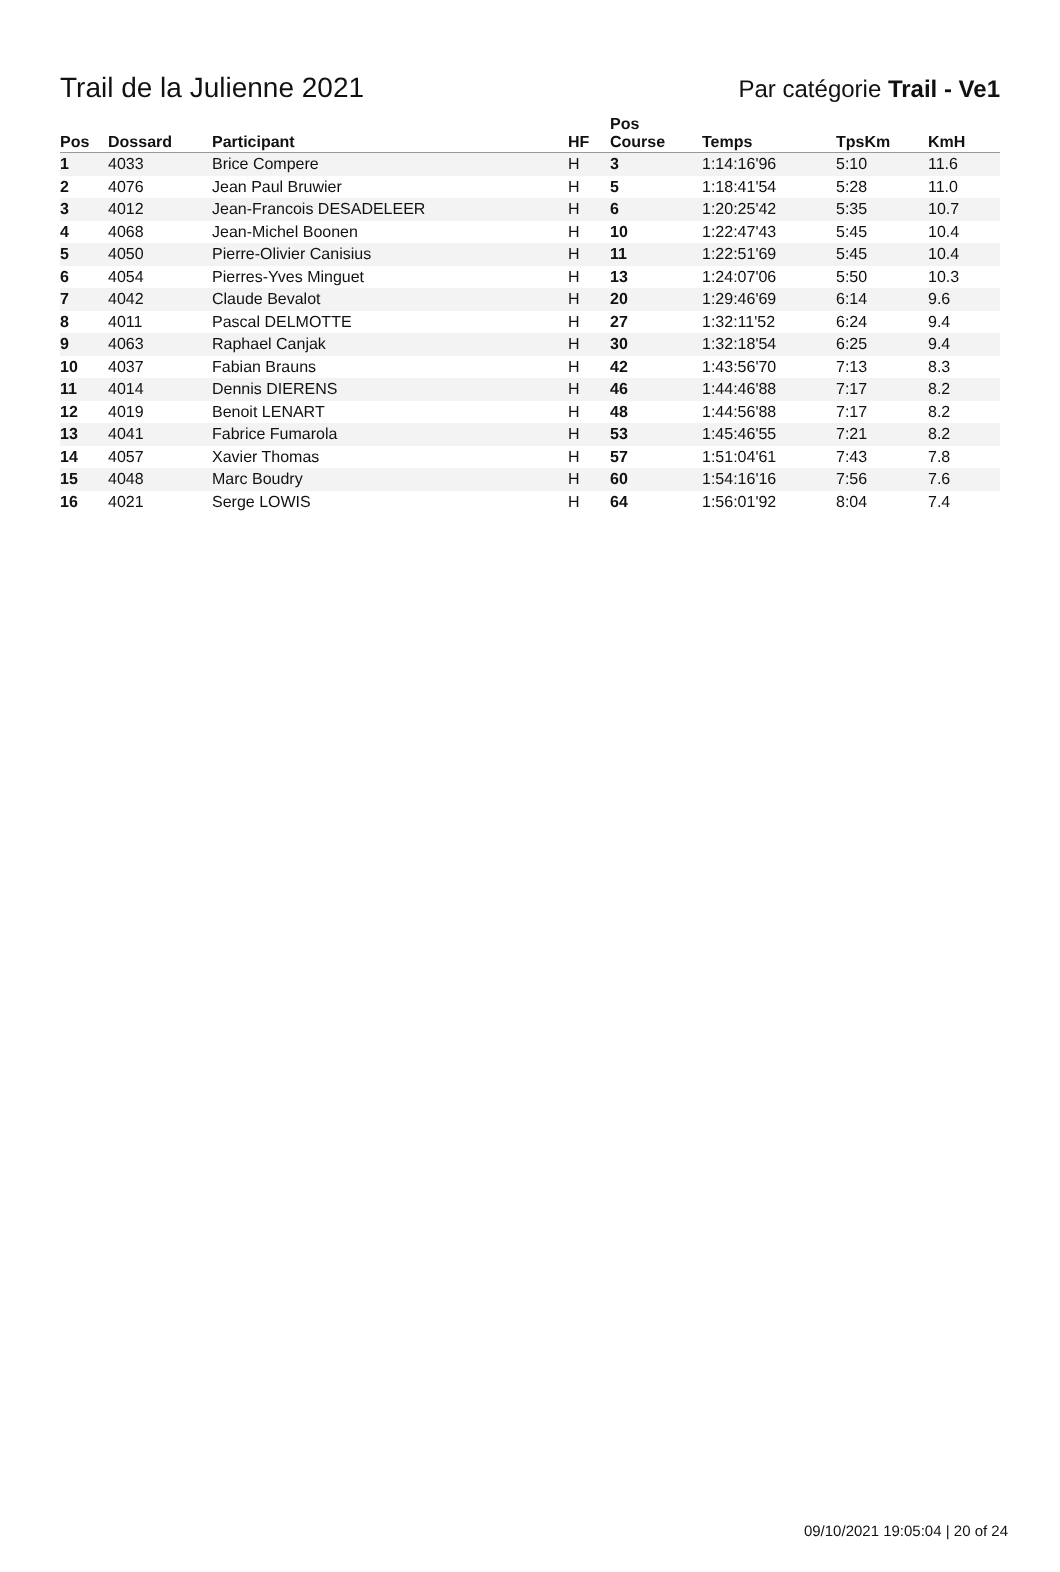Trail de la Julienne 2021
Par catégorie Trail - Ve1
| Pos | Dossard | Participant | HF | Pos Course | Temps | TpsKm | KmH |
| --- | --- | --- | --- | --- | --- | --- | --- |
| 1 | 4033 | Brice Compere | H | 3 | 1:14:16'96 | 5:10 | 11.6 |
| 2 | 4076 | Jean Paul Bruwier | H | 5 | 1:18:41'54 | 5:28 | 11.0 |
| 3 | 4012 | Jean-Francois DESADELEER | H | 6 | 1:20:25'42 | 5:35 | 10.7 |
| 4 | 4068 | Jean-Michel Boonen | H | 10 | 1:22:47'43 | 5:45 | 10.4 |
| 5 | 4050 | Pierre-Olivier Canisius | H | 11 | 1:22:51'69 | 5:45 | 10.4 |
| 6 | 4054 | Pierres-Yves Minguet | H | 13 | 1:24:07'06 | 5:50 | 10.3 |
| 7 | 4042 | Claude Bevalot | H | 20 | 1:29:46'69 | 6:14 | 9.6 |
| 8 | 4011 | Pascal DELMOTTE | H | 27 | 1:32:11'52 | 6:24 | 9.4 |
| 9 | 4063 | Raphael Canjak | H | 30 | 1:32:18'54 | 6:25 | 9.4 |
| 10 | 4037 | Fabian Brauns | H | 42 | 1:43:56'70 | 7:13 | 8.3 |
| 11 | 4014 | Dennis DIERENS | H | 46 | 1:44:46'88 | 7:17 | 8.2 |
| 12 | 4019 | Benoit LENART | H | 48 | 1:44:56'88 | 7:17 | 8.2 |
| 13 | 4041 | Fabrice Fumarola | H | 53 | 1:45:46'55 | 7:21 | 8.2 |
| 14 | 4057 | Xavier Thomas | H | 57 | 1:51:04'61 | 7:43 | 7.8 |
| 15 | 4048 | Marc Boudry | H | 60 | 1:54:16'16 | 7:56 | 7.6 |
| 16 | 4021 | Serge LOWIS | H | 64 | 1:56:01'92 | 8:04 | 7.4 |
09/10/2021 19:05:04 | 20 of 24